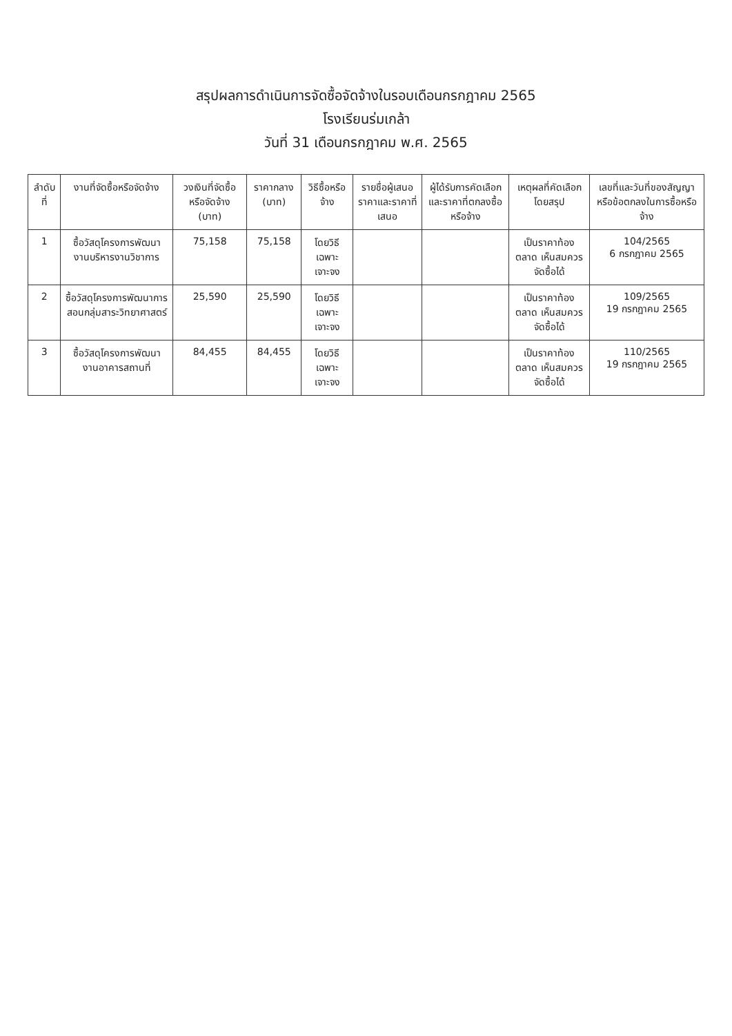สรุปผลการดำเนินการจัดซื้อจัดจ้างในรอบเดือนกรกฎาคม 2565
โรงเรียนร่มเกล้า
วันที่ 31 เดือนกรกฎาคม พ.ศ. 2565
| ลำดับที่ | งานที่จัดซื้อหรือจัดจ้าง | วงเงินที่จัดซื้อหรือจัดจ้าง (บาท) | ราคากลาง (บาท) | วิธีซื้อหรือจ้าง | รายชื่อผู้เสนอราคาและราคาที่เสนอ | ผู้ได้รับการคัดเลือกและราคาที่ตกลงซื้อหรือจ้าง | เหตุผลที่คัดเลือกโดยสรุป | เลขที่และวันที่ของสัญญาหรือข้อตกลงในการซื้อหรือจ้าง |
| --- | --- | --- | --- | --- | --- | --- | --- | --- |
| 1 | ซื้อวัสดุโครงการพัฒนางานบริหารงานวิชาการ | 75,158 | 75,158 | โดยวิธีเฉพาะเจาะจง | | | เป็นราคาท้องตลาด เห็นสมควรจัดซื้อได้ | 104/2565 6 กรกฎาคม 2565 |
| 2 | ซื้อวัสดุโครงการพัฒนาการสอนกลุ่มสาระวิทยาศาสตร์ | 25,590 | 25,590 | โดยวิธีเฉพาะเจาะจง | | | เป็นราคาท้องตลาด เห็นสมควรจัดซื้อได้ | 109/2565 19 กรกฎาคม 2565 |
| 3 | ซื้อวัสดุโครงการพัฒนางานอาคารสถานที่ | 84,455 | 84,455 | โดยวิธีเฉพาะเจาะจง | | | เป็นราคาท้องตลาด เห็นสมควรจัดซื้อได้ | 110/2565 19 กรกฎาคม 2565 |